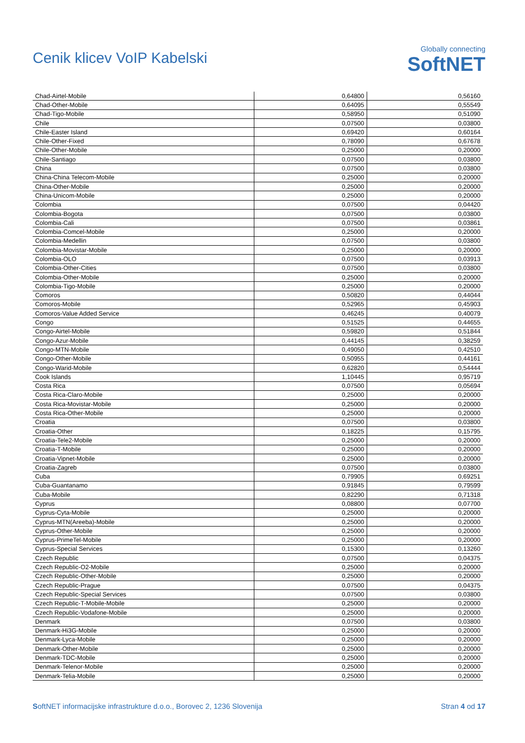Cenik klicev VoIP Kabelski
Globally connecting
SoftNET
| Chad-Airtel-Mobile | 0,64800 | 0,56160 |
| Chad-Other-Mobile | 0,64095 | 0,55549 |
| Chad-Tigo-Mobile | 0,58950 | 0,51090 |
| Chile | 0,07500 | 0,03800 |
| Chile-Easter Island | 0,69420 | 0,60164 |
| Chile-Other-Fixed | 0,78090 | 0,67678 |
| Chile-Other-Mobile | 0,25000 | 0,20000 |
| Chile-Santiago | 0,07500 | 0,03800 |
| China | 0,07500 | 0,03800 |
| China-China Telecom-Mobile | 0,25000 | 0,20000 |
| China-Other-Mobile | 0,25000 | 0,20000 |
| China-Unicom-Mobile | 0,25000 | 0,20000 |
| Colombia | 0,07500 | 0,04420 |
| Colombia-Bogota | 0,07500 | 0,03800 |
| Colombia-Cali | 0,07500 | 0,03861 |
| Colombia-Comcel-Mobile | 0,25000 | 0,20000 |
| Colombia-Medellin | 0,07500 | 0,03800 |
| Colombia-Movistar-Mobile | 0,25000 | 0,20000 |
| Colombia-OLO | 0,07500 | 0,03913 |
| Colombia-Other-Cities | 0,07500 | 0,03800 |
| Colombia-Other-Mobile | 0,25000 | 0,20000 |
| Colombia-Tigo-Mobile | 0,25000 | 0,20000 |
| Comoros | 0,50820 | 0,44044 |
| Comoros-Mobile | 0,52965 | 0,45903 |
| Comoros-Value Added Service | 0,46245 | 0,40079 |
| Congo | 0,51525 | 0,44655 |
| Congo-Airtel-Mobile | 0,59820 | 0,51844 |
| Congo-Azur-Mobile | 0,44145 | 0,38259 |
| Congo-MTN-Mobile | 0,49050 | 0,42510 |
| Congo-Other-Mobile | 0,50955 | 0,44161 |
| Congo-Warid-Mobile | 0,62820 | 0,54444 |
| Cook Islands | 1,10445 | 0,95719 |
| Costa Rica | 0,07500 | 0,05694 |
| Costa Rica-Claro-Mobile | 0,25000 | 0,20000 |
| Costa Rica-Movistar-Mobile | 0,25000 | 0,20000 |
| Costa Rica-Other-Mobile | 0,25000 | 0,20000 |
| Croatia | 0,07500 | 0,03800 |
| Croatia-Other | 0,18225 | 0,15795 |
| Croatia-Tele2-Mobile | 0,25000 | 0,20000 |
| Croatia-T-Mobile | 0,25000 | 0,20000 |
| Croatia-Vipnet-Mobile | 0,25000 | 0,20000 |
| Croatia-Zagreb | 0,07500 | 0,03800 |
| Cuba | 0,79905 | 0,69251 |
| Cuba-Guantanamo | 0,91845 | 0,79599 |
| Cuba-Mobile | 0,82290 | 0,71318 |
| Cyprus | 0,08800 | 0,07700 |
| Cyprus-Cyta-Mobile | 0,25000 | 0,20000 |
| Cyprus-MTN(Areeba)-Mobile | 0,25000 | 0,20000 |
| Cyprus-Other-Mobile | 0,25000 | 0,20000 |
| Cyprus-PrimeTel-Mobile | 0,25000 | 0,20000 |
| Cyprus-Special Services | 0,15300 | 0,13260 |
| Czech Republic | 0,07500 | 0,04375 |
| Czech Republic-O2-Mobile | 0,25000 | 0,20000 |
| Czech Republic-Other-Mobile | 0,25000 | 0,20000 |
| Czech Republic-Prague | 0,07500 | 0,04375 |
| Czech Republic-Special Services | 0,07500 | 0,03800 |
| Czech Republic-T-Mobile-Mobile | 0,25000 | 0,20000 |
| Czech Republic-Vodafone-Mobile | 0,25000 | 0,20000 |
| Denmark | 0,07500 | 0,03800 |
| Denmark-Hi3G-Mobile | 0,25000 | 0,20000 |
| Denmark-Lyca-Mobile | 0,25000 | 0,20000 |
| Denmark-Other-Mobile | 0,25000 | 0,20000 |
| Denmark-TDC-Mobile | 0,25000 | 0,20000 |
| Denmark-Telenor-Mobile | 0,25000 | 0,20000 |
| Denmark-Telia-Mobile | 0,25000 | 0,20000 |
SoftNET informacijske infrastrukture d.o.o., Borovec 2, 1236 Slovenija Stran 4 od 17